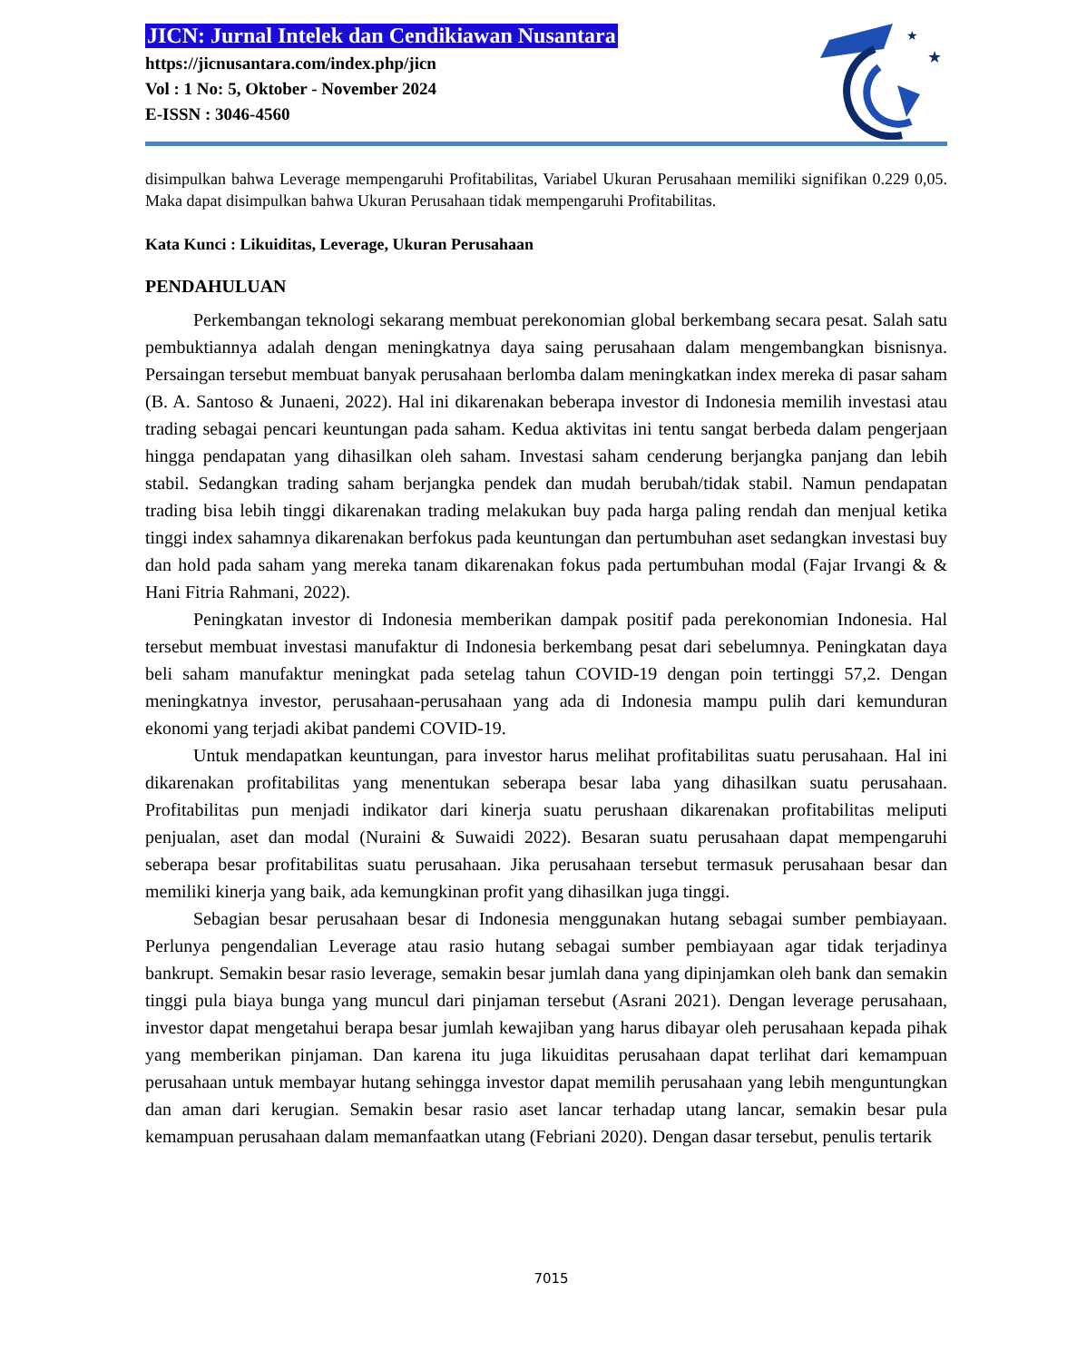JICN: Jurnal Intelek dan Cendikiawan Nusantara
https://jicnusantara.com/index.php/jicn
Vol : 1 No: 5, Oktober - November 2024
E-ISSN : 3046-4560
★
★
disimpulkan bahwa Leverage mempengaruhi Profitabilitas, Variabel Ukuran Perusahaan memiliki signifikan 0.229 0,05. Maka dapat disimpulkan bahwa Ukuran Perusahaan tidak mempengaruhi Profitabilitas.
Kata Kunci : Likuiditas, Leverage, Ukuran Perusahaan
PENDAHULUAN
Perkembangan teknologi sekarang membuat perekonomian global berkembang secara pesat. Salah satu pembuktiannya adalah dengan meningkatnya daya saing perusahaan dalam mengembangkan bisnisnya. Persaingan tersebut membuat banyak perusahaan berlomba dalam meningkatkan index mereka di pasar saham (B. A. Santoso & Junaeni, 2022). Hal ini dikarenakan beberapa investor di Indonesia memilih investasi atau trading sebagai pencari keuntungan pada saham. Kedua aktivitas ini tentu sangat berbeda dalam pengerjaan hingga pendapatan yang dihasilkan oleh saham. Investasi saham cenderung berjangka panjang dan lebih stabil. Sedangkan trading saham berjangka pendek dan mudah berubah/tidak stabil. Namun pendapatan trading bisa lebih tinggi dikarenakan trading melakukan buy pada harga paling rendah dan menjual ketika tinggi index sahamnya dikarenakan berfokus pada keuntungan dan pertumbuhan aset sedangkan investasi buy dan hold pada saham yang mereka tanam dikarenakan fokus pada pertumbuhan modal (Fajar Irvangi & & Hani Fitria Rahmani, 2022).
Peningkatan investor di Indonesia memberikan dampak positif pada perekonomian Indonesia. Hal tersebut membuat investasi manufaktur di Indonesia berkembang pesat dari sebelumnya. Peningkatan daya beli saham manufaktur meningkat pada setelag tahun COVID-19 dengan poin tertinggi 57,2. Dengan meningkatnya investor, perusahaan-perusahaan yang ada di Indonesia mampu pulih dari kemunduran ekonomi yang terjadi akibat pandemi COVID-19.
Untuk mendapatkan keuntungan, para investor harus melihat profitabilitas suatu perusahaan. Hal ini dikarenakan profitabilitas yang menentukan seberapa besar laba yang dihasilkan suatu perusahaan. Profitabilitas pun menjadi indikator dari kinerja suatu perushaan dikarenakan profitabilitas meliputi penjualan, aset dan modal (Nuraini & Suwaidi 2022). Besaran suatu perusahaan dapat mempengaruhi seberapa besar profitabilitas suatu perusahaan. Jika perusahaan tersebut termasuk perusahaan besar dan memiliki kinerja yang baik, ada kemungkinan profit yang dihasilkan juga tinggi.
Sebagian besar perusahaan besar di Indonesia menggunakan hutang sebagai sumber pembiayaan. Perlunya pengendalian Leverage atau rasio hutang sebagai sumber pembiayaan agar tidak terjadinya bankrupt. Semakin besar rasio leverage, semakin besar jumlah dana yang dipinjamkan oleh bank dan semakin tinggi pula biaya bunga yang muncul dari pinjaman tersebut (Asrani 2021). Dengan leverage perusahaan, investor dapat mengetahui berapa besar jumlah kewajiban yang harus dibayar oleh perusahaan kepada pihak yang memberikan pinjaman. Dan karena itu juga likuiditas perusahaan dapat terlihat dari kemampuan perusahaan untuk membayar hutang sehingga investor dapat memilih perusahaan yang lebih menguntungkan dan aman dari kerugian. Semakin besar rasio aset lancar terhadap utang lancar, semakin besar pula kemampuan perusahaan dalam memanfaatkan utang (Febriani 2020). Dengan dasar tersebut, penulis tertarik
7015